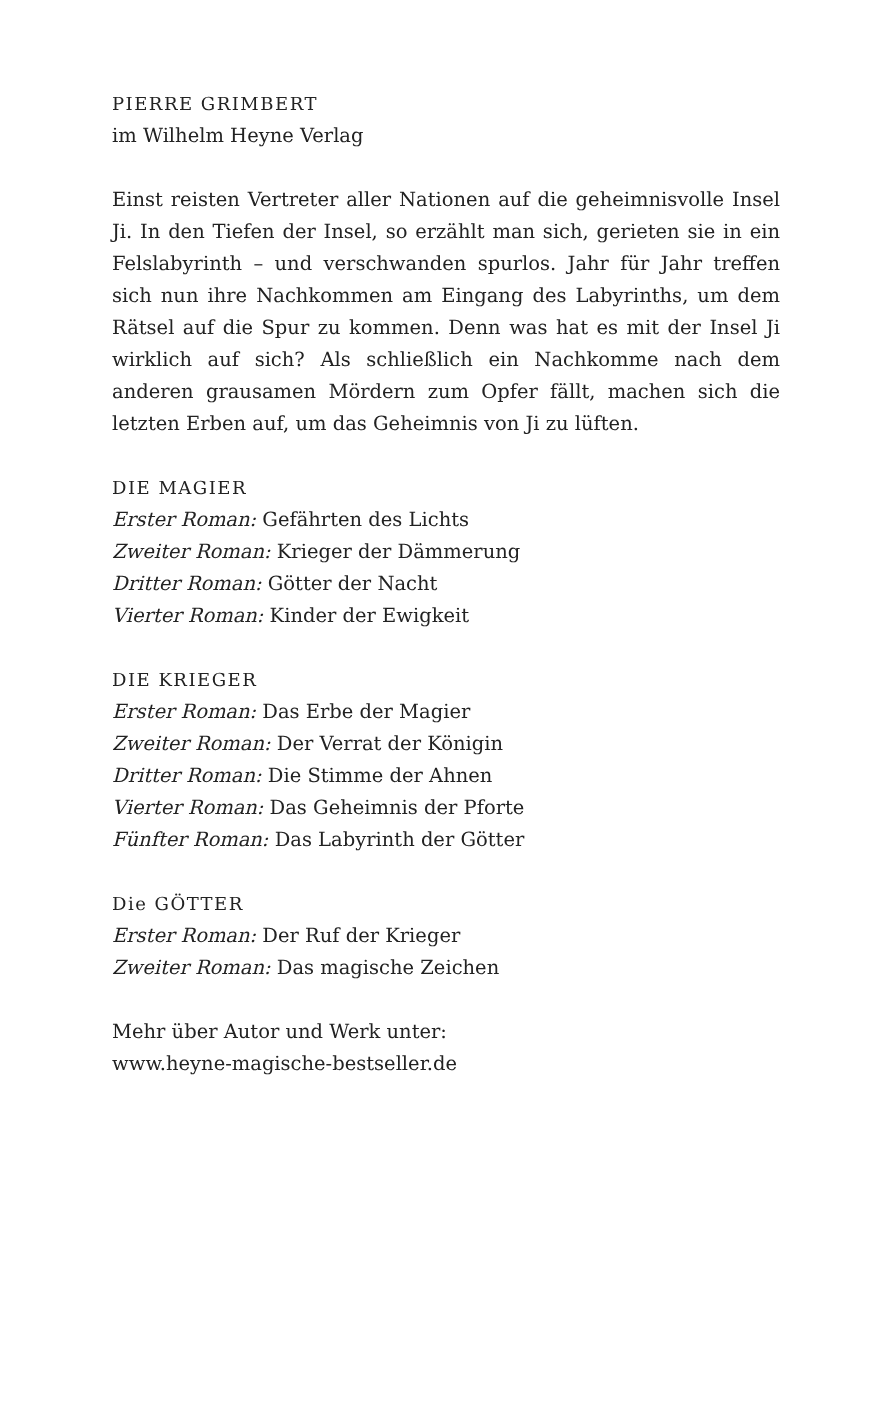PIERRE GRIMBERT
im Wilhelm Heyne Verlag
Einst reisten Vertreter aller Nationen auf die geheimnisvolle Insel Ji. In den Tiefen der Insel, so erzählt man sich, gerieten sie in ein Felslabyrinth – und verschwanden spurlos. Jahr für Jahr treffen sich nun ihre Nachkommen am Eingang des Labyrinths, um dem Rätsel auf die Spur zu kommen. Denn was hat es mit der Insel Ji wirklich auf sich? Als schließlich ein Nachkomme nach dem anderen grausamen Mördern zum Opfer fällt, machen sich die letzten Erben auf, um das Geheimnis von Ji zu lüften.
DIE MAGIER
Erster Roman: Gefährten des Lichts
Zweiter Roman: Krieger der Dämmerung
Dritter Roman: Götter der Nacht
Vierter Roman: Kinder der Ewigkeit
DIE KRIEGER
Erster Roman: Das Erbe der Magier
Zweiter Roman: Der Verrat der Königin
Dritter Roman: Die Stimme der Ahnen
Vierter Roman: Das Geheimnis der Pforte
Fünfter Roman: Das Labyrinth der Götter
Die GÖTTER
Erster Roman: Der Ruf der Krieger
Zweiter Roman: Das magische Zeichen
Mehr über Autor und Werk unter:
www.heyne-magische-bestseller.de